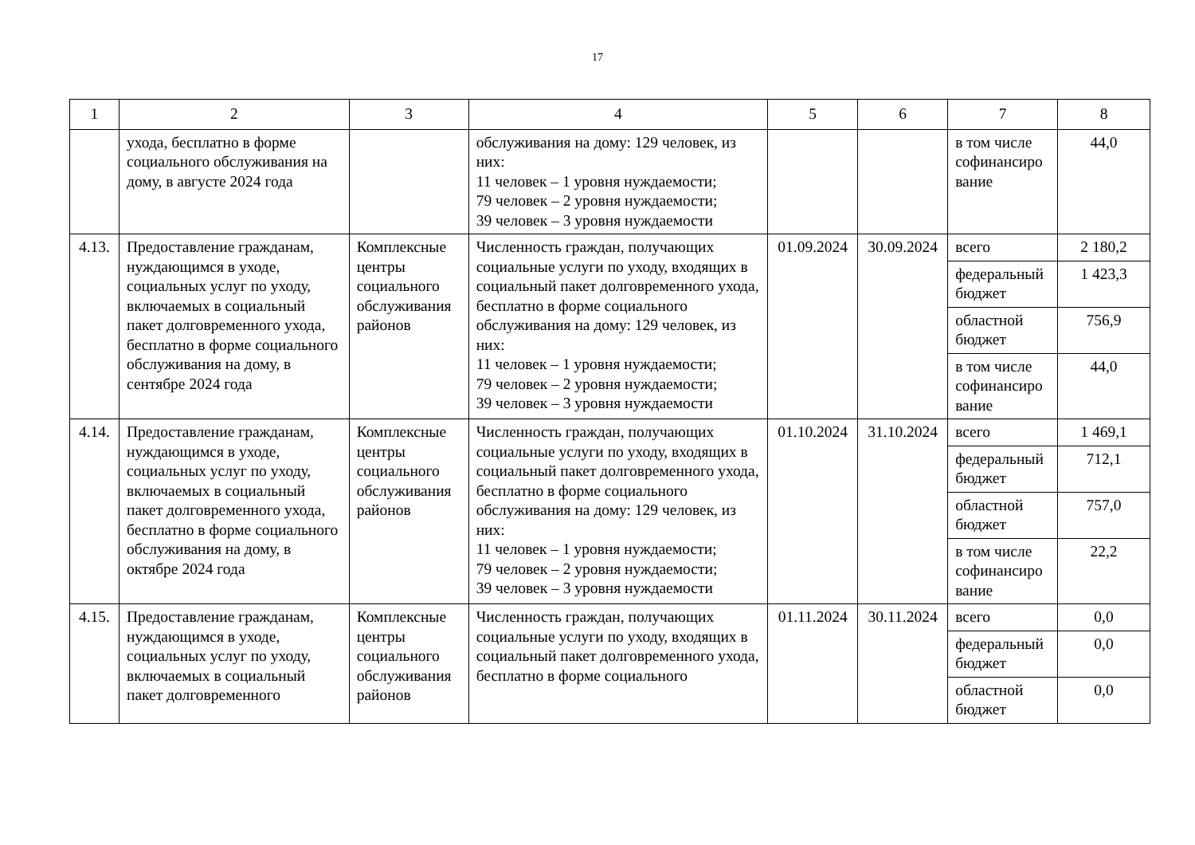17
| 1 | 2 | 3 | 4 | 5 | 6 | 7 | 8 |
| --- | --- | --- | --- | --- | --- | --- | --- |
| | ухода, бесплатно в форме социального обслуживания на дому, в августе 2024 года | | обслуживания на дому: 129 человек, из них: 11 человек – 1 уровня нуждаемости; 79 человек – 2 уровня нуждаемости; 39 человек – 3 уровня нуждаемости | | | в том числе софинансиро вание | 44,0 |
| 4.13. | Предоставление гражданам, нуждающимся в уходе, социальных услуг по уходу, включаемых в социальный пакет долговременного ухода, бесплатно в форме социального обслуживания на дому, в сентябре 2024 года | Комплексные центры социального обслуживания районов | Численность граждан, получающих социальные услуги по уходу, входящих в социальный пакет долговременного ухода, бесплатно в форме социального обслуживания на дому: 129 человек, из них: 11 человек – 1 уровня нуждаемости; 79 человек – 2 уровня нуждаемости; 39 человек – 3 уровня нуждаемости | 01.09.2024 | 30.09.2024 | всего | 2 180,2 |
| | | | | | | федеральный бюджет | 1 423,3 |
| | | | | | | областной бюджет | 756,9 |
| | | | | | | в том числе софинансиро вание | 44,0 |
| 4.14. | Предоставление гражданам, нуждающимся в уходе, социальных услуг по уходу, включаемых в социальный пакет долговременного ухода, бесплатно в форме социального обслуживания на дому, в октябре 2024 года | Комплексные центры социального обслуживания районов | Численность граждан, получающих социальные услуги по уходу, входящих в социальный пакет долговременного ухода, бесплатно в форме социального обслуживания на дому: 129 человек, из них: 11 человек – 1 уровня нуждаемости; 79 человек – 2 уровня нуждаемости; 39 человек – 3 уровня нуждаемости | 01.10.2024 | 31.10.2024 | всего | 1 469,1 |
| | | | | | | федеральный бюджет | 712,1 |
| | | | | | | областной бюджет | 757,0 |
| | | | | | | в том числе софинансиро вание | 22,2 |
| 4.15. | Предоставление гражданам, нуждающимся в уходе, социальных услуг по уходу, включаемых в социальный пакет долговременного | Комплексные центры социального обслуживания районов | Численность граждан, получающих социальные услуги по уходу, входящих в социальный пакет долговременного ухода, бесплатно в форме социального | 01.11.2024 | 30.11.2024 | всего | 0,0 |
| | | | | | | федеральный бюджет | 0,0 |
| | | | | | | областной бюджет | 0,0 |